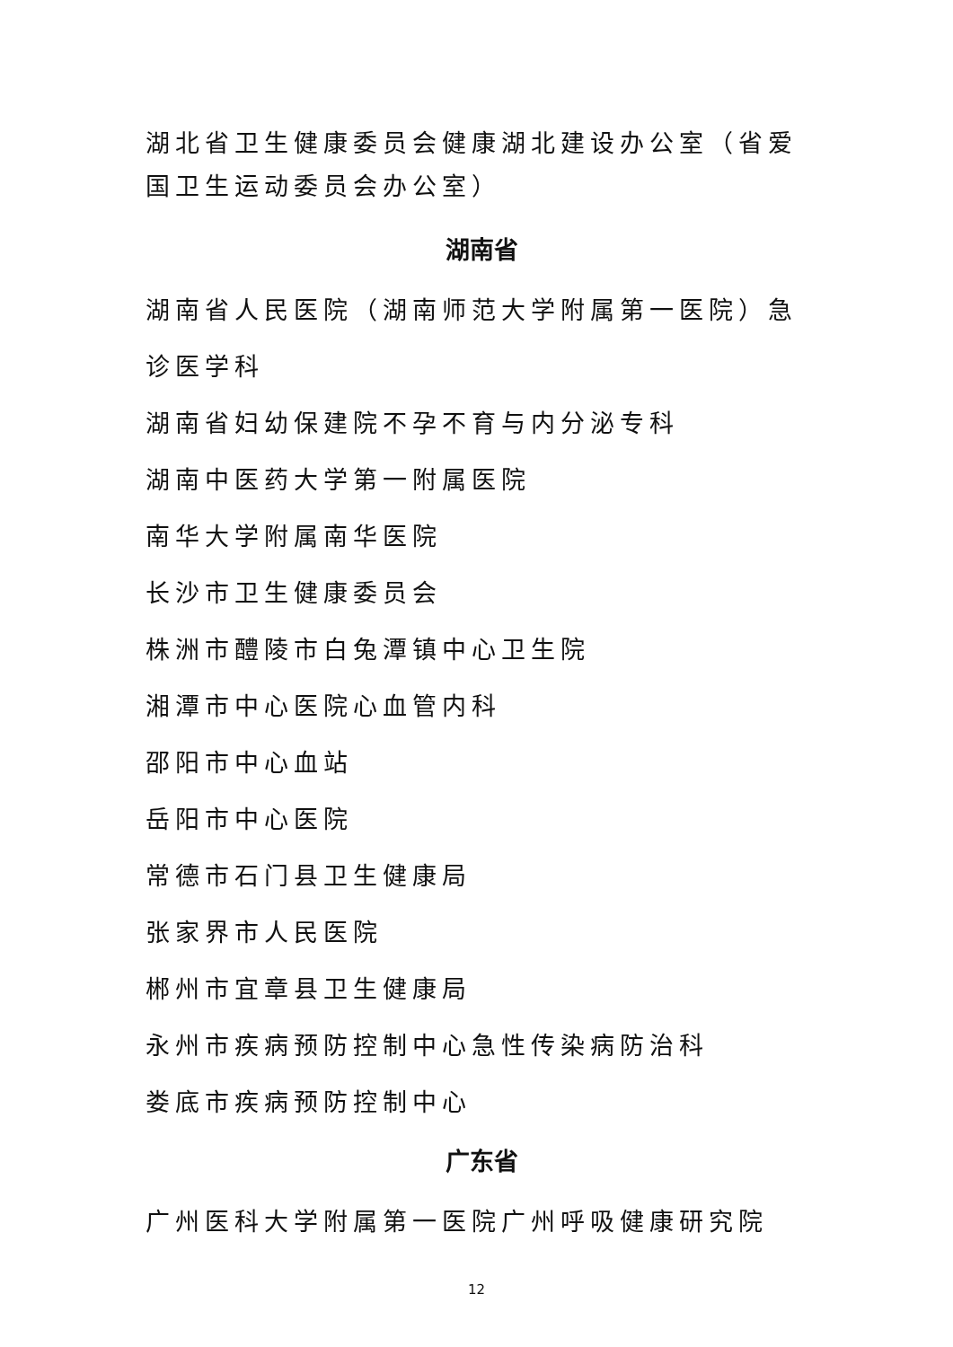湖北省卫生健康委员会健康湖北建设办公室（省爱国卫生运动委员会办公室）
湖南省
湖南省人民医院（湖南师范大学附属第一医院）急诊医学科
湖南省妇幼保建院不孕不育与内分泌专科
湖南中医药大学第一附属医院
南华大学附属南华医院
长沙市卫生健康委员会
株洲市醴陵市白兔潭镇中心卫生院
湘潭市中心医院心血管内科
邵阳市中心血站
岳阳市中心医院
常德市石门县卫生健康局
张家界市人民医院
郴州市宜章县卫生健康局
永州市疾病预防控制中心急性传染病防治科
娄底市疾病预防控制中心
广东省
广州医科大学附属第一医院广州呼吸健康研究院
12